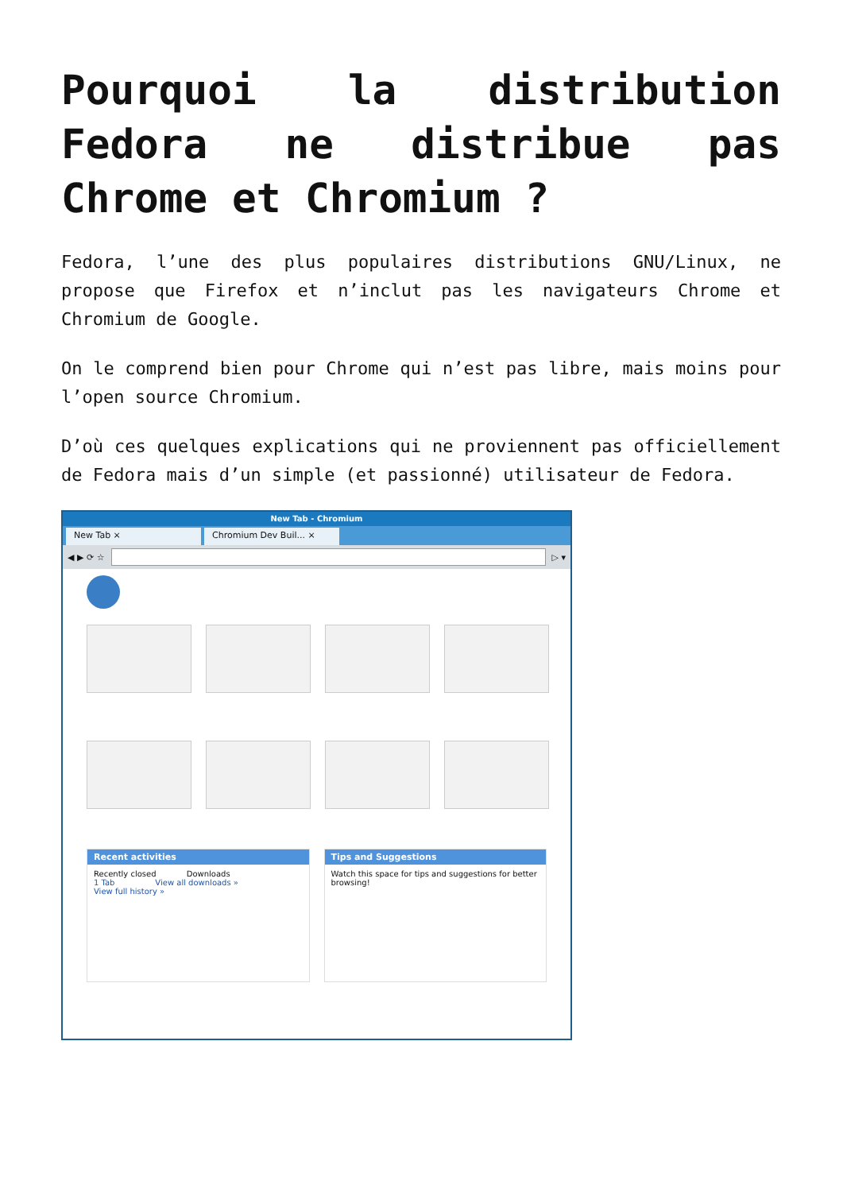Pourquoi la distribution Fedora ne distribue pas Chrome et Chromium ?
Fedora, l’une des plus populaires distributions GNU/Linux, ne propose que Firefox et n’inclut pas les navigateurs Chrome et Chromium de Google.
On le comprend bien pour Chrome qui n’est pas libre, mais moins pour l’open source Chromium.
D’où ces quelques explications qui ne proviennent pas officiellement de Fedora mais d’un simple (et passionné) utilisateur de Fedora.
New Tab - Chromium
New Tab × Chromium Dev Buil... ×
◀ ▶ ⟳ ☆ ▷ ▾
Recent activities
Recently closed Downloads
1 Tab View all downloads »
View full history »
Tips and Suggestions
Watch this space for tips and suggestions for better browsing!